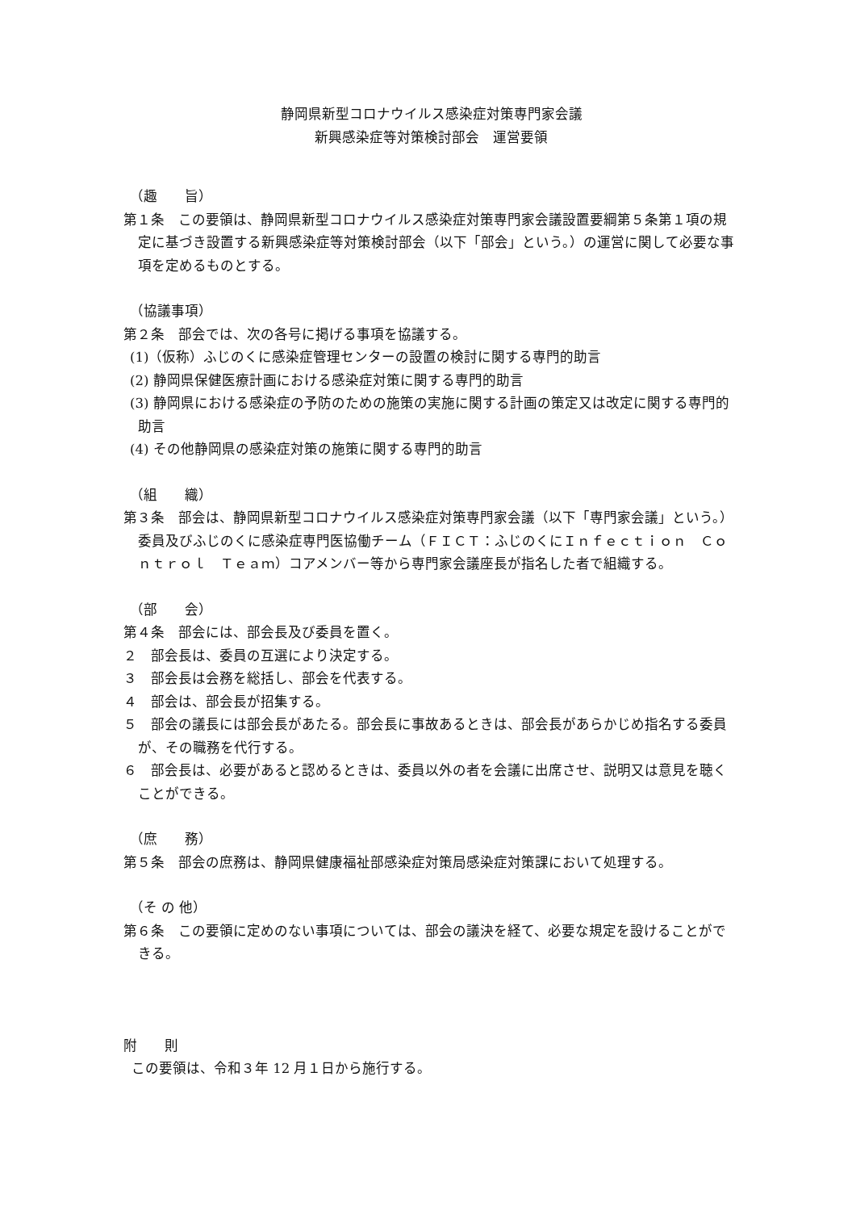静岡県新型コロナウイルス感染症対策専門家会議
新興感染症等対策検討部会　運営要領
（趣　　旨）
第１条　この要領は、静岡県新型コロナウイルス感染症対策専門家会議設置要綱第５条第１項の規定に基づき設置する新興感染症等対策検討部会（以下「部会」という。）の運営に関して必要な事項を定めるものとする。
（協議事項）
第２条　部会では、次の各号に掲げる事項を協議する。
(1)（仮称）ふじのくに感染症管理センターの設置の検討に関する専門的助言
(2) 静岡県保健医療計画における感染症対策に関する専門的助言
(3) 静岡県における感染症の予防のための施策の実施に関する計画の策定又は改定に関する専門的助言
(4) その他静岡県の感染症対策の施策に関する専門的助言
（組　　織）
第３条　部会は、静岡県新型コロナウイルス感染症対策専門家会議（以下「専門家会議」という。）委員及びふじのくに感染症専門医協働チーム（ＦＩＣＴ：ふじのくにＩｎｆｅｃｔｉｏｎ　Ｃｏｎｔｒｏｌ　Ｔｅａｍ）コアメンバー等から専門家会議座長が指名した者で組織する。
（部　　会）
第４条　部会には、部会長及び委員を置く。
２　部会長は、委員の互選により決定する。
３　部会長は会務を総括し、部会を代表する。
４　部会は、部会長が招集する。
５　部会の議長には部会長があたる。部会長に事故あるときは、部会長があらかじめ指名する委員が、その職務を代行する。
６　部会長は、必要があると認めるときは、委員以外の者を会議に出席させ、説明又は意見を聴くことができる。
（庶　　務）
第５条　部会の庶務は、静岡県健康福祉部感染症対策局感染症対策課において処理する。
（そ の 他）
第６条　この要領に定めのない事項については、部会の議決を経て、必要な規定を設けることができる。
附　　則
この要領は、令和３年 12 月１日から施行する。